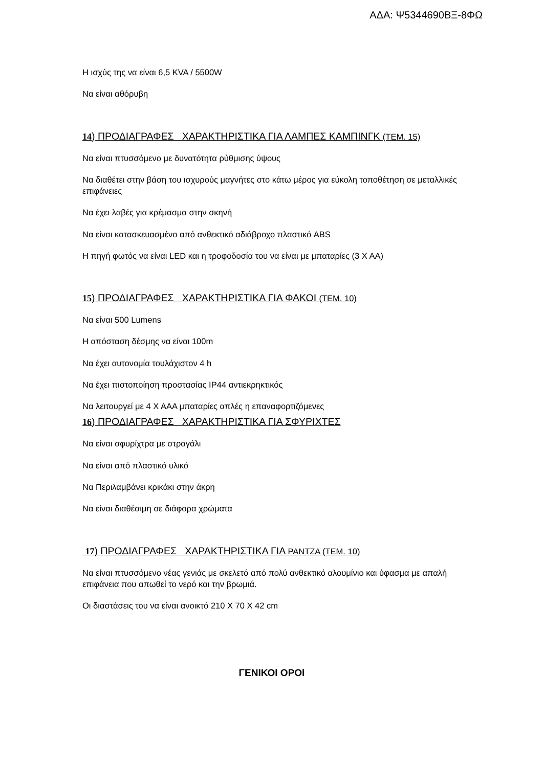ΑΔΑ: Ψ5344690ΒΞ-8ΦΩ
Η ισχύς της να είναι 6,5 KVA / 5500W
Να είναι αθόρυβη
14) ΠΡΟΔΙΑΓΡΑΦΕΣ ΧΑΡΑΚΤΗΡΙΣΤΙΚΑ ΓΙΑ ΛΑΜΠΕΣ ΚΑΜΠΙΝΓΚ (ΤΕΜ. 15)
Να είναι πτυσσόμενο με δυνατότητα ρύθμισης ύψους
Να διαθέτει στην βάση του ισχυρούς μαγνήτες στο κάτω μέρος για εύκολη τοποθέτηση σε μεταλλικές επιφάνειες
Να έχει λαβές για κρέμασμα στην σκηνή
Να είναι κατασκευασμένο από ανθεκτικό αδιάβροχο πλαστικό ABS
Η πηγή φωτός να είναι LED και η τροφοδοσία του να είναι με μπαταρίες (3 Χ ΑΑ)
15) ΠΡΟΔΙΑΓΡΑΦΕΣ ΧΑΡΑΚΤΗΡΙΣΤΙΚΑ ΓΙΑ ΦΑΚΟΙ (ΤΕΜ. 10)
Να είναι 500 Lumens
Η απόσταση δέσμης να είναι 100m
Να έχει αυτονομία τουλάχιστον 4 h
Να έχει πιστοποίηση προστασίας IP44 αντιεκρηκτικός
Να λειτουργεί με 4 Χ ΑΑΑ μπαταρίες απλές η επαναφορτιζόμενες
16) ΠΡΟΔΙΑΓΡΑΦΕΣ ΧΑΡΑΚΤΗΡΙΣΤΙΚΑ ΓΙΑ ΣΦΥΡΙΧΤΕΣ
Να είναι σφυρίχτρα με στραγάλι
Να είναι από πλαστικό υλικό
Να Περιλαμβάνει κρικάκι στην άκρη
Να είναι διαθέσιμη σε διάφορα χρώματα
17) ΠΡΟΔΙΑΓΡΑΦΕΣ ΧΑΡΑΚΤΗΡΙΣΤΙΚΑ ΓΙΑ PANTZA (ΤΕΜ. 10)
Να είναι πτυσσόμενο νέας γενιάς με σκελετό από πολύ ανθεκτικό αλουμίνιο και ύφασμα με απαλή επιφάνεια που απωθεί το νερό και την βρωμιά.
Οι διαστάσεις του να είναι ανοικτό 210 Χ 70 Χ 42 cm
ΓΕΝΙΚΟΙ ΟΡΟΙ